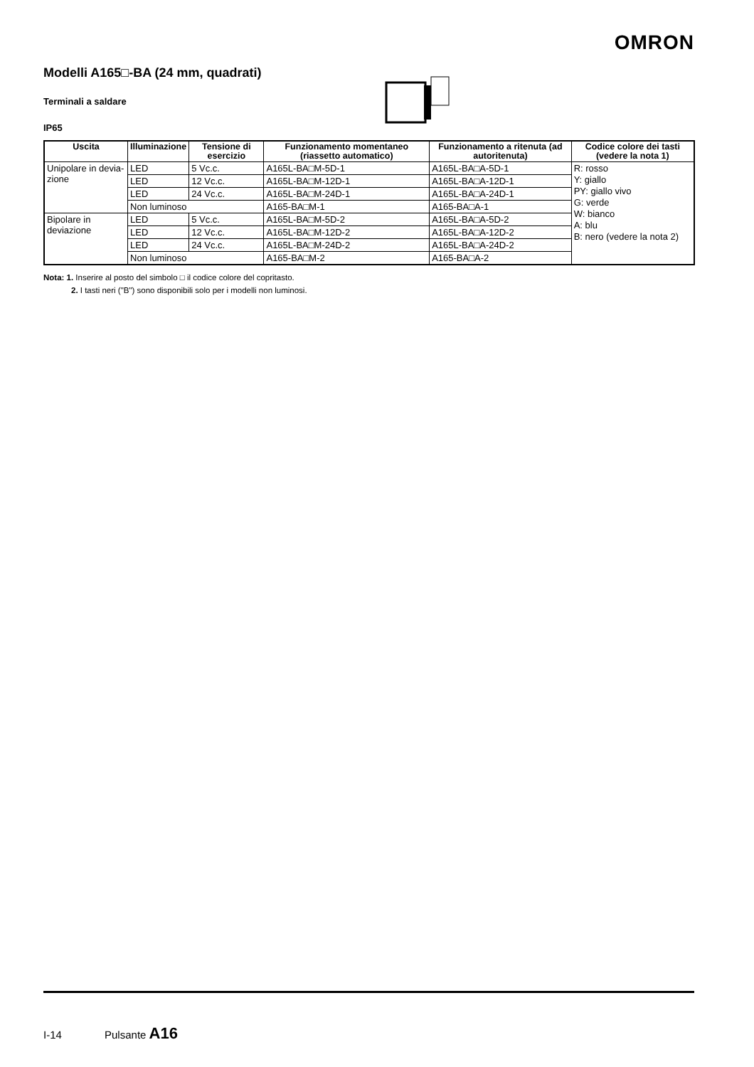OMRON
Modelli A165□-BA (24 mm, quadrati)
Terminali a saldare
IP65
| Uscita | Illuminazione | Tensione di esercizio | Funzionamento momentaneo (riassetto automatico) | Funzionamento a ritenuta (ad autoritenuta) | Codice colore dei tasti (vedere la nota 1) |
| --- | --- | --- | --- | --- | --- |
| Unipolare in devia-zione | LED | 5 Vc.c. | A165L-BA□M-5D-1 | A165L-BA□A-5D-1 | R: rosso Y: giallo PY: giallo vivo G: verde W: bianco A: blu B: nero (vedere la nota 2) |
| | LED | 12 Vc.c. | A165L-BA□M-12D-1 | A165L-BA□A-12D-1 | |
| | LED | 24 Vc.c. | A165L-BA□M-24D-1 | A165L-BA□A-24D-1 | |
| | Non luminoso | | A165-BA□M-1 | A165-BA□A-1 | |
| Bipolare in deviazione | LED | 5 Vc.c. | A165L-BA□M-5D-2 | A165L-BA□A-5D-2 | |
| | LED | 12 Vc.c. | A165L-BA□M-12D-2 | A165L-BA□A-12D-2 | |
| | LED | 24 Vc.c. | A165L-BA□M-24D-2 | A165L-BA□A-24D-2 | |
| | Non luminoso | | A165-BA□M-2 | A165-BA□A-2 | |
Nota: 1. Inserire al posto del simbolo □ il codice colore del copritasto.
2. I tasti neri ("B") sono disponibili solo per i modelli non luminosi.
I-14 Pulsante A16